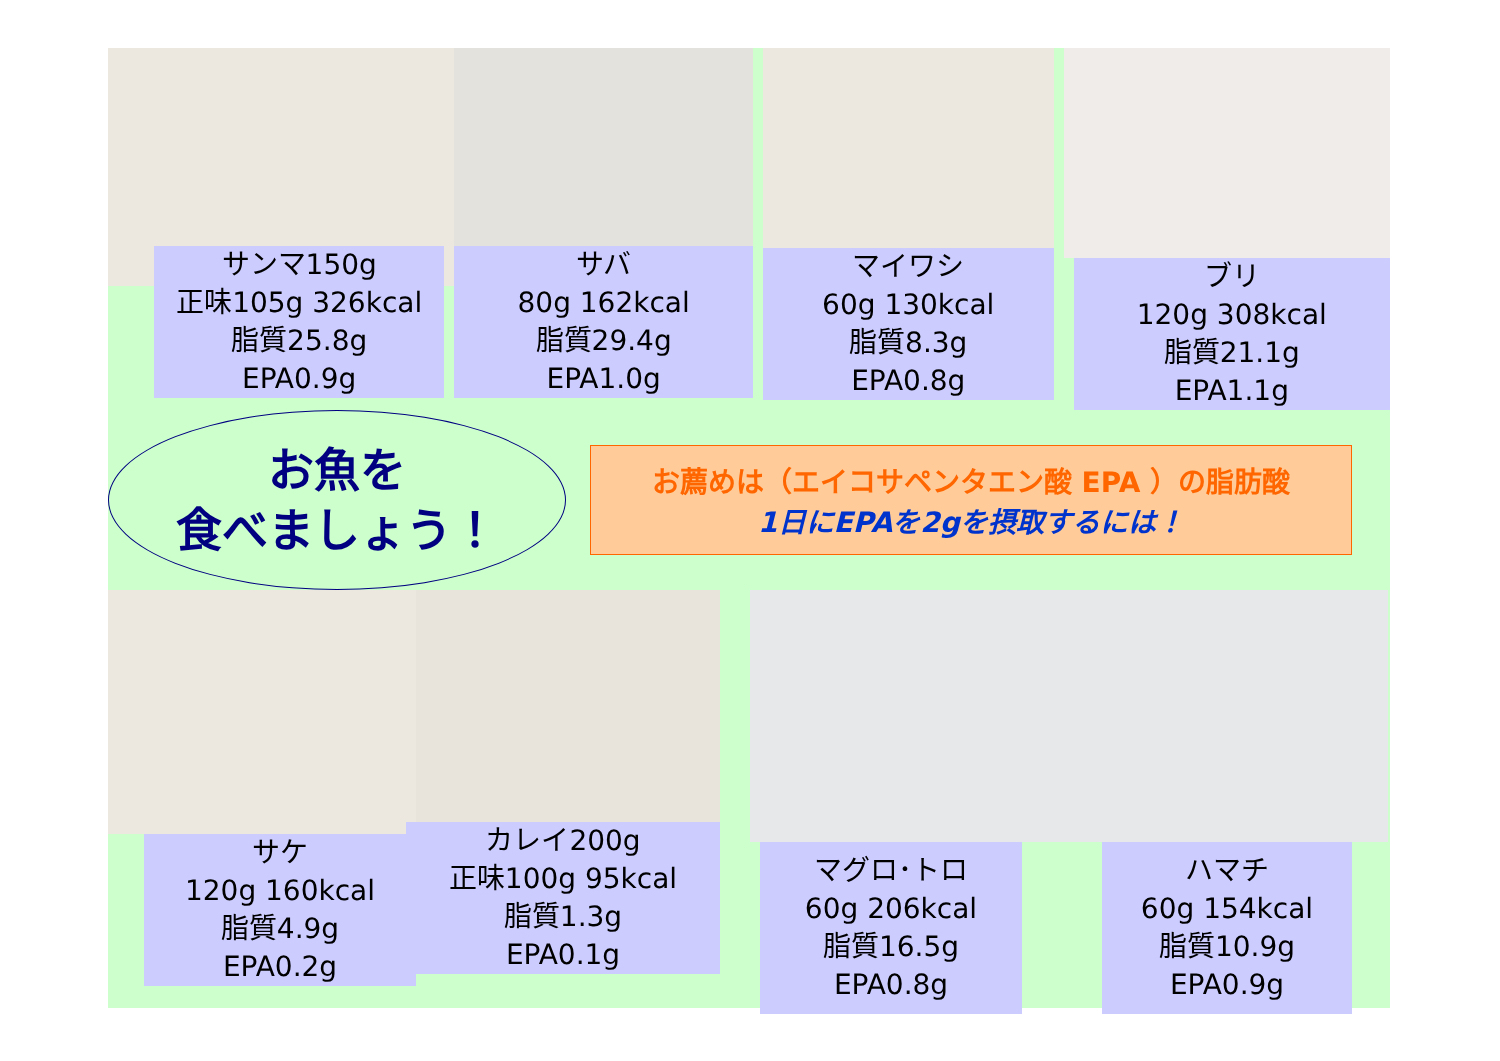サンマ150g
正味105g 326kcal
脂質25.8g
EPA0.9g
サバ
80g 162kcal
脂質29.4g
EPA1.0g
マイワシ
60g 130kcal
脂質8.3g
EPA0.8g
ブリ
120g 308kcal
脂質21.1g
EPA1.1g
お魚を
食べましょう！
お薦めは（エイコサペンタエン酸 EPA ）の脂肪酸
1日にEPAを2gを摂取するには！
サケ
120g 160kcal
脂質4.9g
EPA0.2g
カレイ200g
正味100g 95kcal
脂質1.3g
EPA0.1g
マグロ･トロ
60g 206kcal
脂質16.5g
EPA0.8g
ハマチ
60g 154kcal
脂質10.9g
EPA0.9g